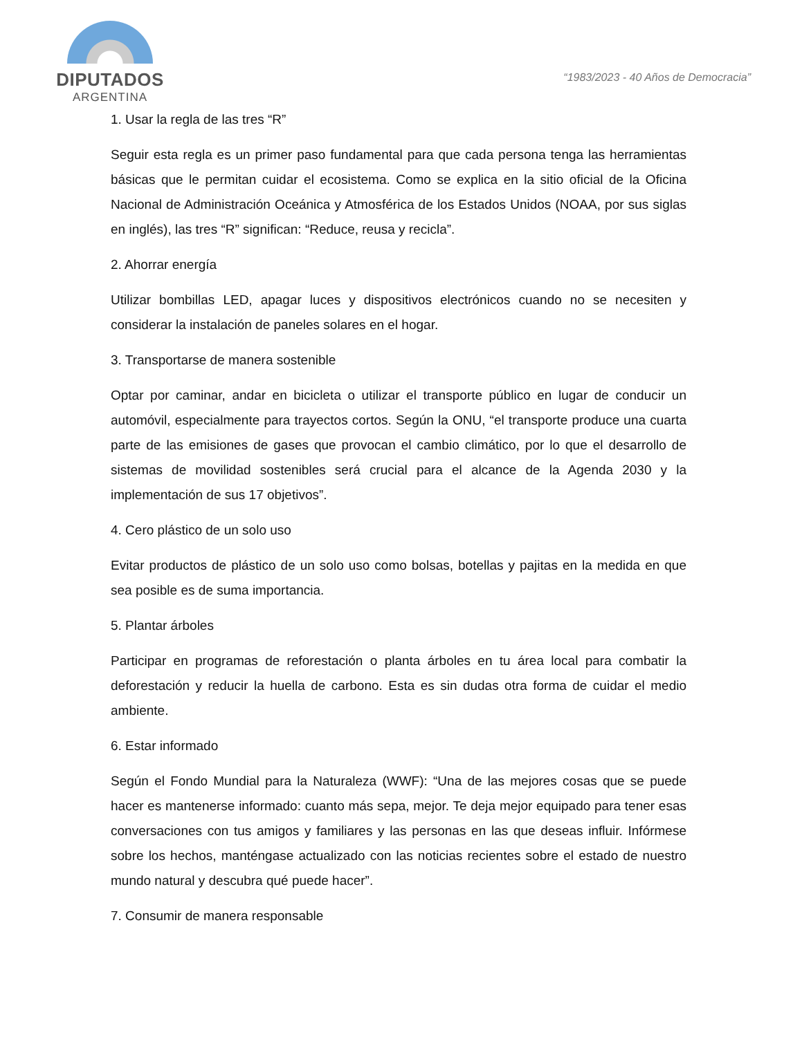DIPUTADOS
ARGENTINA
“1983/2023 - 40 Años de Democracia”
1. Usar la regla de las tres “R”
Seguir esta regla es un primer paso fundamental para que cada persona tenga las herramientas básicas que le permitan cuidar el ecosistema. Como se explica en la sitio oficial de la Oficina Nacional de Administración Oceánica y Atmosférica de los Estados Unidos (NOAA, por sus siglas en inglés), las tres “R” significan: “Reduce, reusa y recicla”.
2. Ahorrar energía
Utilizar bombillas LED, apagar luces y dispositivos electrónicos cuando no se necesiten y considerar la instalación de paneles solares en el hogar.
3. Transportarse de manera sostenible
Optar por caminar, andar en bicicleta o utilizar el transporte público en lugar de conducir un automóvil, especialmente para trayectos cortos. Según la ONU, “el transporte produce una cuarta parte de las emisiones de gases que provocan el cambio climático, por lo que el desarrollo de sistemas de movilidad sostenibles será crucial para el alcance de la Agenda 2030 y la implementación de sus 17 objetivos”.
4. Cero plástico de un solo uso
Evitar productos de plástico de un solo uso como bolsas, botellas y pajitas en la medida en que sea posible es de suma importancia.
5. Plantar árboles
Participar en programas de reforestación o planta árboles en tu área local para combatir la deforestación y reducir la huella de carbono. Esta es sin dudas otra forma de cuidar el medio ambiente.
6. Estar informado
Según el Fondo Mundial para la Naturaleza (WWF): “Una de las mejores cosas que se puede hacer es mantenerse informado: cuanto más sepa, mejor. Te deja mejor equipado para tener esas conversaciones con tus amigos y familiares y las personas en las que deseas influir. Infórmese sobre los hechos, manténgase actualizado con las noticias recientes sobre el estado de nuestro mundo natural y descubra qué puede hacer”.
7. Consumir de manera responsable